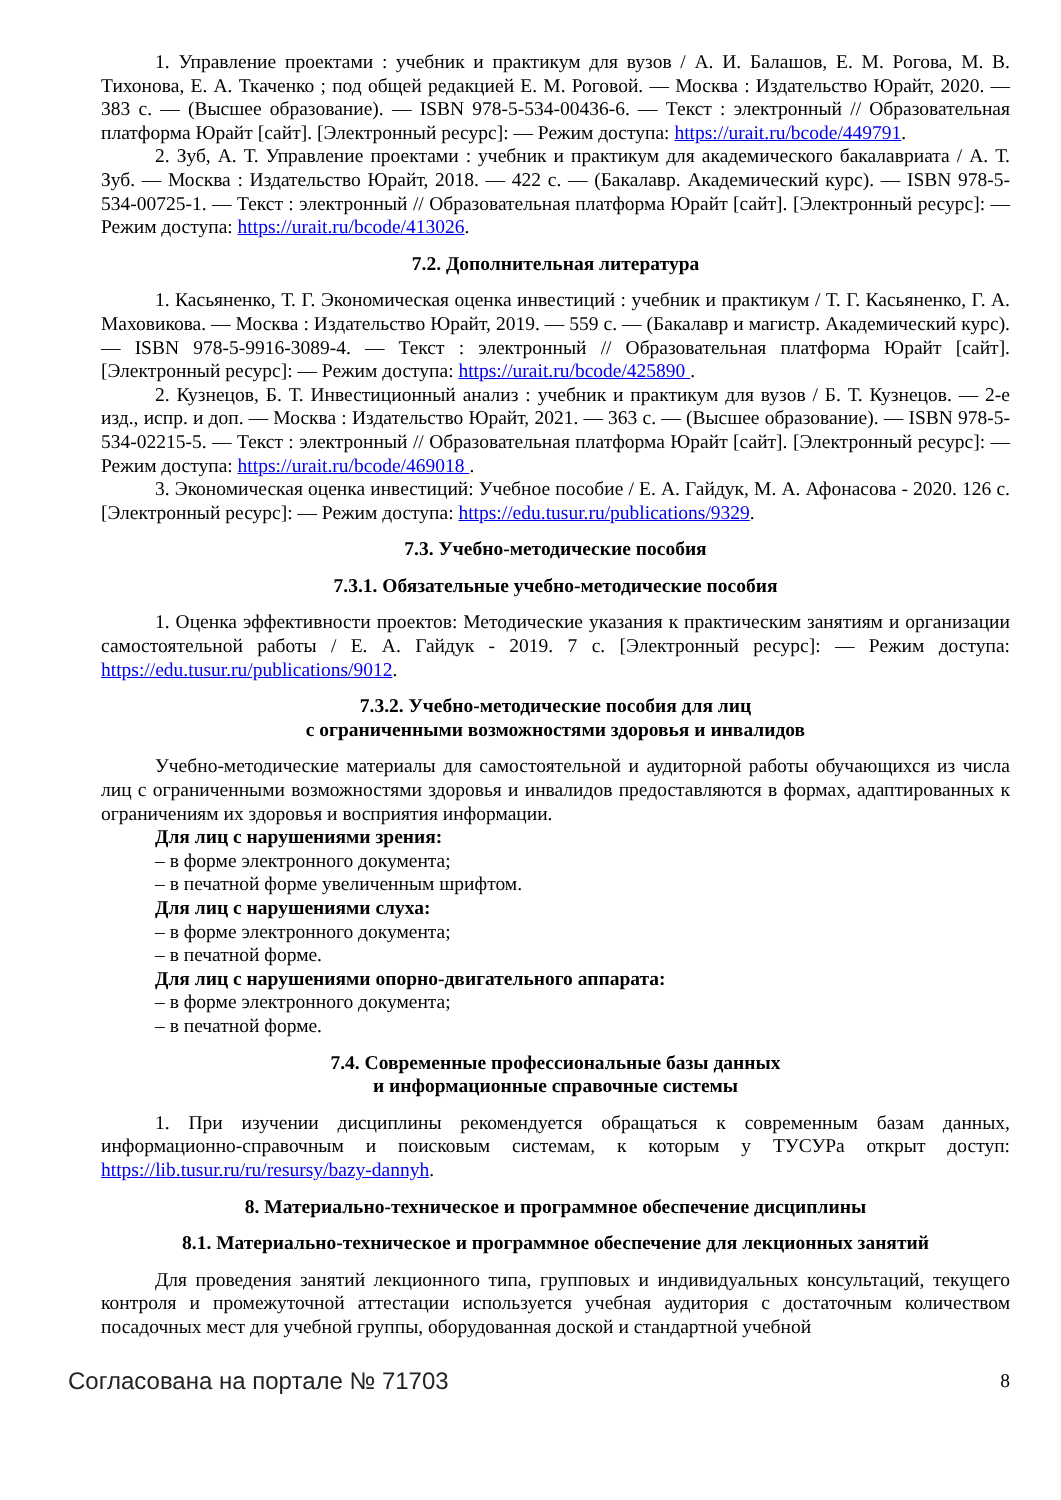1. Управление проектами : учебник и практикум для вузов / А. И. Балашов, Е. М. Рогова, М. В. Тихонова, Е. А. Ткаченко ; под общей редакцией Е. М. Роговой. — Москва : Издательство Юрайт, 2020. — 383 с. — (Высшее образование). — ISBN 978-5-534-00436-6. — Текст : электронный // Образовательная платформа Юрайт [сайт]. [Электронный ресурс]: — Режим доступа: https://urait.ru/bcode/449791.
2. Зуб, А. Т. Управление проектами : учебник и практикум для академического бакалавриата / А. Т. Зуб. — Москва : Издательство Юрайт, 2018. — 422 с. — (Бакалавр. Академический курс). — ISBN 978-5-534-00725-1. — Текст : электронный // Образовательная платформа Юрайт [сайт]. [Электронный ресурс]: — Режим доступа: https://urait.ru/bcode/413026.
7.2. Дополнительная литература
1. Касьяненко, Т. Г. Экономическая оценка инвестиций : учебник и практикум / Т. Г. Касьяненко, Г. А. Маховикова. — Москва : Издательство Юрайт, 2019. — 559 с. — (Бакалавр и магистр. Академический курс). — ISBN 978-5-9916-3089-4. — Текст : электронный // Образовательная платформа Юрайт [сайт]. [Электронный ресурс]: — Режим доступа: https://urait.ru/bcode/425890 .
2. Кузнецов, Б. Т. Инвестиционный анализ : учебник и практикум для вузов / Б. Т. Кузнецов. — 2-е изд., испр. и доп. — Москва : Издательство Юрайт, 2021. — 363 с. — (Высшее образование). — ISBN 978-5-534-02215-5. — Текст : электронный // Образовательная платформа Юрайт [сайт]. [Электронный ресурс]: — Режим доступа: https://urait.ru/bcode/469018 .
3. Экономическая оценка инвестиций: Учебное пособие / Е. А. Гайдук, М. А. Афонасова - 2020. 126 с. [Электронный ресурс]: — Режим доступа: https://edu.tusur.ru/publications/9329.
7.3. Учебно-методические пособия
7.3.1. Обязательные учебно-методические пособия
1. Оценка эффективности проектов: Методические указания к практическим занятиям и организации самостоятельной работы / Е. А. Гайдук - 2019. 7 с. [Электронный ресурс]: — Режим доступа: https://edu.tusur.ru/publications/9012.
7.3.2. Учебно-методические пособия для лиц
с ограниченными возможностями здоровья и инвалидов
Учебно-методические материалы для самостоятельной и аудиторной работы обучающихся из числа лиц с ограниченными возможностями здоровья и инвалидов предоставляются в формах, адаптированных к ограничениям их здоровья и восприятия информации.
Для лиц с нарушениями зрения:
– в форме электронного документа;
– в печатной форме увеличенным шрифтом.
Для лиц с нарушениями слуха:
– в форме электронного документа;
– в печатной форме.
Для лиц с нарушениями опорно-двигательного аппарата:
– в форме электронного документа;
– в печатной форме.
7.4. Современные профессиональные базы данных
и информационные справочные системы
1. При изучении дисциплины рекомендуется обращаться к современным базам данных, информационно-справочным и поисковым системам, к которым у ТУСУРа открыт доступ: https://lib.tusur.ru/ru/resursy/bazy-dannyh.
8. Материально-техническое и программное обеспечение дисциплины
8.1. Материально-техническое и программное обеспечение для лекционных занятий
Для проведения занятий лекционного типа, групповых и индивидуальных консультаций, текущего контроля и промежуточной аттестации используется учебная аудитория с достаточным количеством посадочных мест для учебной группы, оборудованная доской и стандартной учебной
Согласована на портале № 71703 8